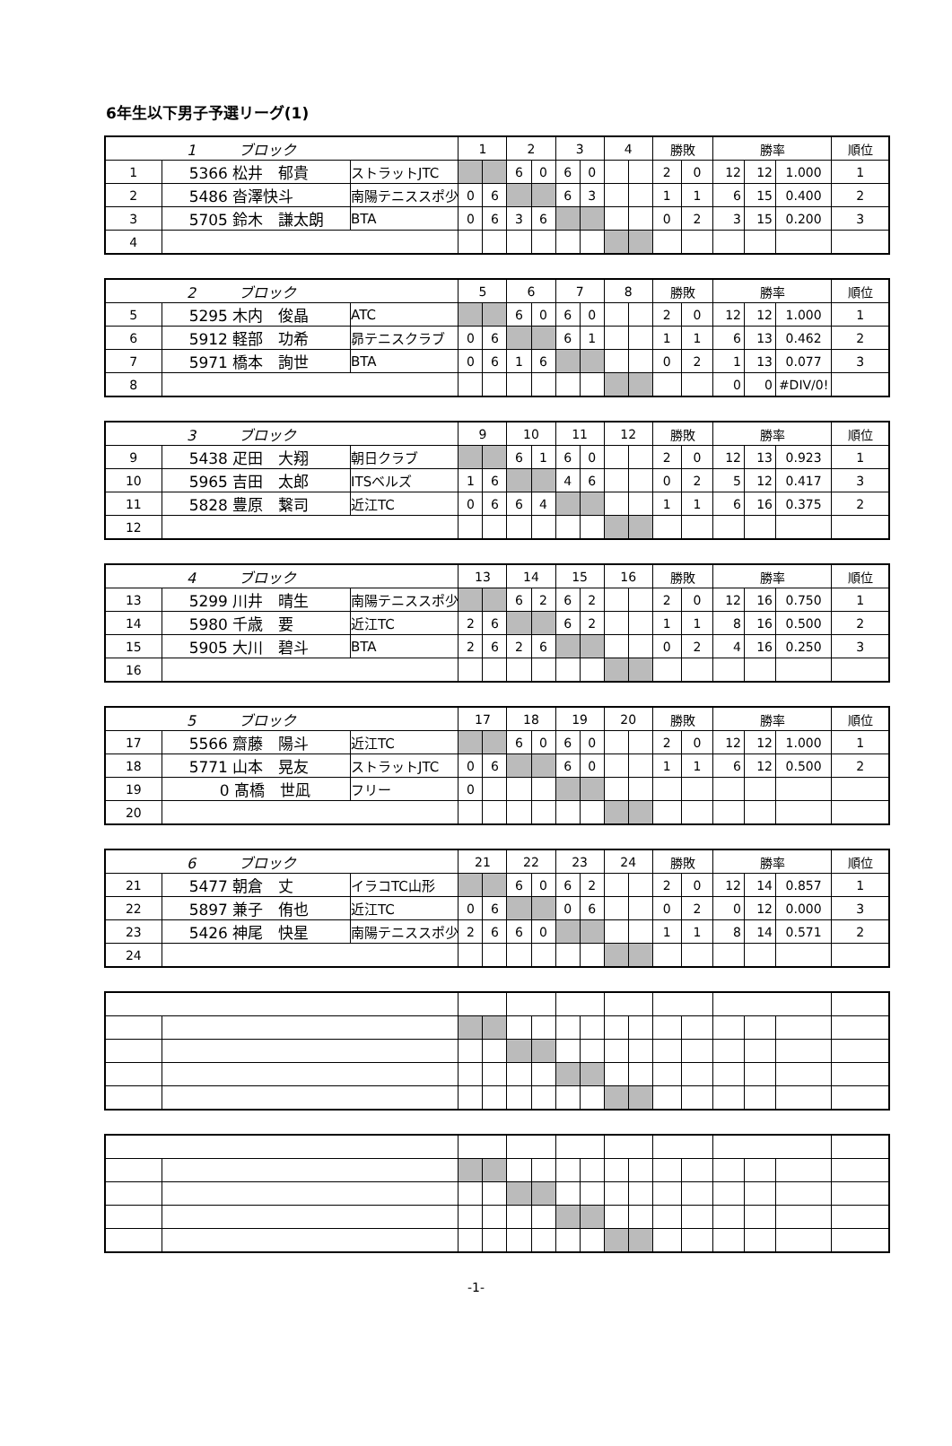6年生以下男子予選リーグ(1)
| 1 ブロック | | | 1 | | 2 | | 3 | | 4 | | 勝敗 | | 勝率 | | | 順位 |
| 1 | 5366 松井 郁貴 | ストラットJTC | | | 6 | 0 | 6 | 0 | | | 2 | 0 | 12 | 12 | 1.000 | 1 |
| 2 | 5486 沓澤快斗 | 南陽テニススポ少 | 0 | 6 | | | 6 | 3 | | | 1 | 1 | 6 | 15 | 0.400 | 2 |
| 3 | 5705 鈴木 謙太朗 | BTA | 0 | 6 | 3 | 6 | | | | | 0 | 2 | 3 | 15 | 0.200 | 3 |
| 4 | | | | | | | | | | | | | | | | |
| 2 ブロック | | | 5 | | 6 | | 7 | | 8 | | 勝敗 | | 勝率 | | | 順位 |
| 5 | 5295 木内 俊晶 | ATC | | | 6 | 0 | 6 | 0 | | | 2 | 0 | 12 | 12 | 1.000 | 1 |
| 6 | 5912 軽部 功希 | 昴テニスクラブ | 0 | 6 | | | 6 | 1 | | | 1 | 1 | 6 | 13 | 0.462 | 2 |
| 7 | 5971 橋本 詢世 | BTA | 0 | 6 | 1 | 6 | | | | | 0 | 2 | 1 | 13 | 0.077 | 3 |
| 8 | | | | | | | | | | | | | 0 | 0 | #DIV/0! | |
| 3 ブロック | | | 9 | | 10 | | 11 | | 12 | | 勝敗 | | 勝率 | | | 順位 |
| 9 | 5438 疋田 大翔 | 朝日クラブ | | | 6 | 1 | 6 | 0 | | | 2 | 0 | 12 | 13 | 0.923 | 1 |
| 10 | 5965 吉田 太郎 | ITSベルズ | 1 | 6 | | | 4 | 6 | | | 0 | 2 | 5 | 12 | 0.417 | 3 |
| 11 | 5828 豊原 繋司 | 近江TC | 0 | 6 | 6 | 4 | | | | | 1 | 1 | 6 | 16 | 0.375 | 2 |
| 12 | | | | | | | | | | | | | | | | |
| 4 ブロック | | | 13 | | 14 | | 15 | | 16 | | 勝敗 | | 勝率 | | | 順位 |
| 13 | 5299 川井 晴生 | 南陽テニススポ少 | | | 6 | 2 | 6 | 2 | | | 2 | 0 | 12 | 16 | 0.750 | 1 |
| 14 | 5980 千歳 要 | 近江TC | 2 | 6 | | | 6 | 2 | | | 1 | 1 | 8 | 16 | 0.500 | 2 |
| 15 | 5905 大川 碧斗 | BTA | 2 | 6 | 2 | 6 | | | | | 0 | 2 | 4 | 16 | 0.250 | 3 |
| 16 | | | | | | | | | | | | | | | | |
| 5 ブロック | | | 17 | | 18 | | 19 | | 20 | | 勝敗 | | 勝率 | | | 順位 |
| 17 | 5566 齋藤 陽斗 | 近江TC | | | 6 | 0 | 6 | 0 | | | 2 | 0 | 12 | 12 | 1.000 | 1 |
| 18 | 5771 山本 晃友 | ストラットJTC | 0 | 6 | | | 6 | 0 | | | 1 | 1 | 6 | 12 | 0.500 | 2 |
| 19 | 0 髙橋 世凪 | フリー | 0 | | | | | | | | | | | | | |
| 20 | | | | | | | | | | | | | | | | |
| 6 ブロック | | | 21 | | 22 | | 23 | | 24 | | 勝敗 | | 勝率 | | | 順位 |
| 21 | 5477 朝倉 丈 | イラコTC山形 | | | 6 | 0 | 6 | 2 | | | 2 | 0 | 12 | 14 | 0.857 | 1 |
| 22 | 5897 兼子 侑也 | 近江TC | 0 | 6 | | | 0 | 6 | | | 0 | 2 | 0 | 12 | 0.000 | 3 |
| 23 | 5426 神尾 快星 | 南陽テニススポ少 | 2 | 6 | 6 | 0 | | | | | 1 | 1 | 8 | 14 | 0.571 | 2 |
| 24 | | | | | | | | | | | | | | | | |
-1-